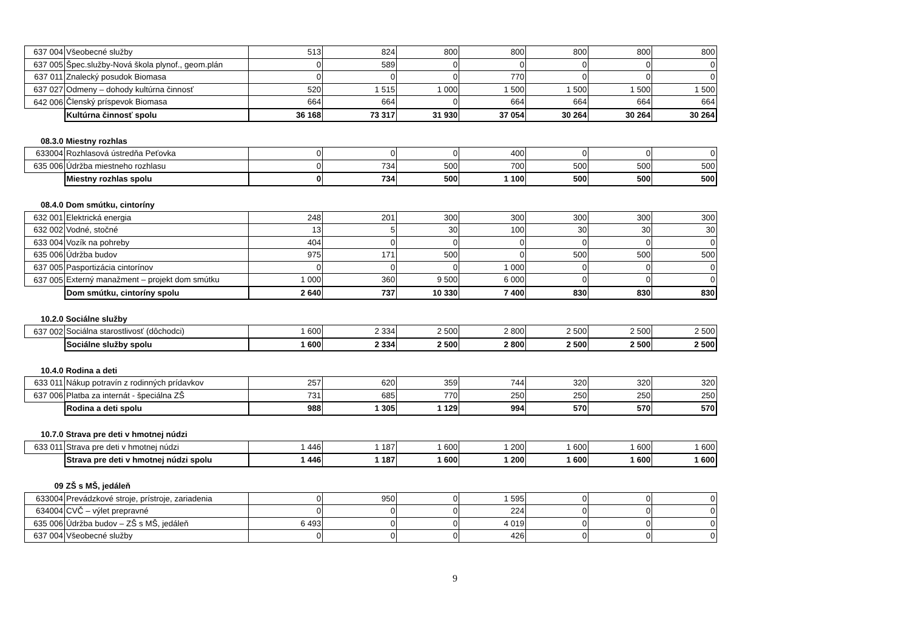| 637 004 | Všeobecné služby | 513 | 824 | 800 | 800 | 800 | 800 | 800 |
| 637 005 | Špec.služby-Nová škola plynof., geom.plán | 0 | 589 | 0 | 0 | 0 | 0 | 0 |
| 637 011 | Znalecký posudok Biomasa | 0 | 0 | 0 | 770 | 0 | 0 | 0 |
| 637 027 | Odmeny – dohody kultúrna činnosť | 520 | 1 515 | 1 000 | 1 500 | 1 500 | 1 500 | 1 500 |
| 642 006 | Členský príspevok Biomasa | 664 | 664 | 0 | 664 | 664 | 664 | 664 |
| | Kultúrna činnosť spolu | 36 168 | 73 317 | 31 930 | 37 054 | 30 264 | 30 264 | 30 264 |
| 08.3.0 | Miestny rozhlas | | | | | | | |
| 633004 | Rozhlasová ústredňa Peťovka | 0 | 0 | 0 | 400 | 0 | 0 | 0 |
| 635 006 | Údržba miestneho rozhlasu | 0 | 734 | 500 | 700 | 500 | 500 | 500 |
| | Miestny rozhlas spolu | 0 | 734 | 500 | 1 100 | 500 | 500 | 500 |
| 08.4.0 | Dom smútku, cintoríny | | | | | | | |
| 632 001 | Elektrická energia | 248 | 201 | 300 | 300 | 300 | 300 | 300 |
| 632 002 | Vodné, stočné | 13 | 5 | 30 | 100 | 30 | 30 | 30 |
| 633 004 | Vozík na pohreby | 404 | 0 | 0 | 0 | 0 | 0 | 0 |
| 635 006 | Údržba budov | 975 | 171 | 500 | 0 | 500 | 500 | 500 |
| 637 005 | Pasportizácia cintorínov | 0 | 0 | 0 | 1 000 | 0 | 0 | 0 |
| 637 005 | Externý manažment – projekt dom smútku | 1 000 | 360 | 9 500 | 6 000 | 0 | 0 | 0 |
| | Dom smútku, cintoríny spolu | 2 640 | 737 | 10 330 | 7 400 | 830 | 830 | 830 |
| 10.2.0 | Sociálne služby | | | | | | | |
| 637 002 | Sociálna starostlivosť (dôchodci) | 1 600 | 2 334 | 2 500 | 2 800 | 2 500 | 2 500 | 2 500 |
| | Sociálne služby spolu | 1 600 | 2 334 | 2 500 | 2 800 | 2 500 | 2 500 | 2 500 |
| 10.4.0 | Rodina a deti | | | | | | | |
| 633 011 | Nákup potravín z rodinných prídavkov | 257 | 620 | 359 | 744 | 320 | 320 | 320 |
| 637 006 | Platba za internát - špeciálna ZŠ | 731 | 685 | 770 | 250 | 250 | 250 | 250 |
| | Rodina a deti spolu | 988 | 1 305 | 1 129 | 994 | 570 | 570 | 570 |
| 10.7.0 | Strava pre deti v hmotnej núdzi | | | | | | | |
| 633 011 | Strava pre deti v hmotnej núdzi | 1 446 | 1 187 | 1 600 | 1 200 | 1 600 | 1 600 | 1 600 |
| | Strava pre deti v hmotnej núdzi spolu | 1 446 | 1 187 | 1 600 | 1 200 | 1 600 | 1 600 | 1 600 |
| 09 | ZŠ s MŠ, jedáleň | | | | | | | |
| 633004 | Prevádzkové stroje, prístroje, zariadenia | 0 | 950 | 0 | 1 595 | 0 | 0 | 0 |
| 634004 | CVČ – výlet prepravné | 0 | 0 | 0 | 224 | 0 | 0 | 0 |
| 635 006 | Údržba budov – ZŠ s MŠ, jedáleň | 6 493 | 0 | 0 | 4 019 | 0 | 0 | 0 |
| 637 004 | Všeobecné služby | 0 | 0 | 0 | 426 | 0 | 0 | 0 |
9